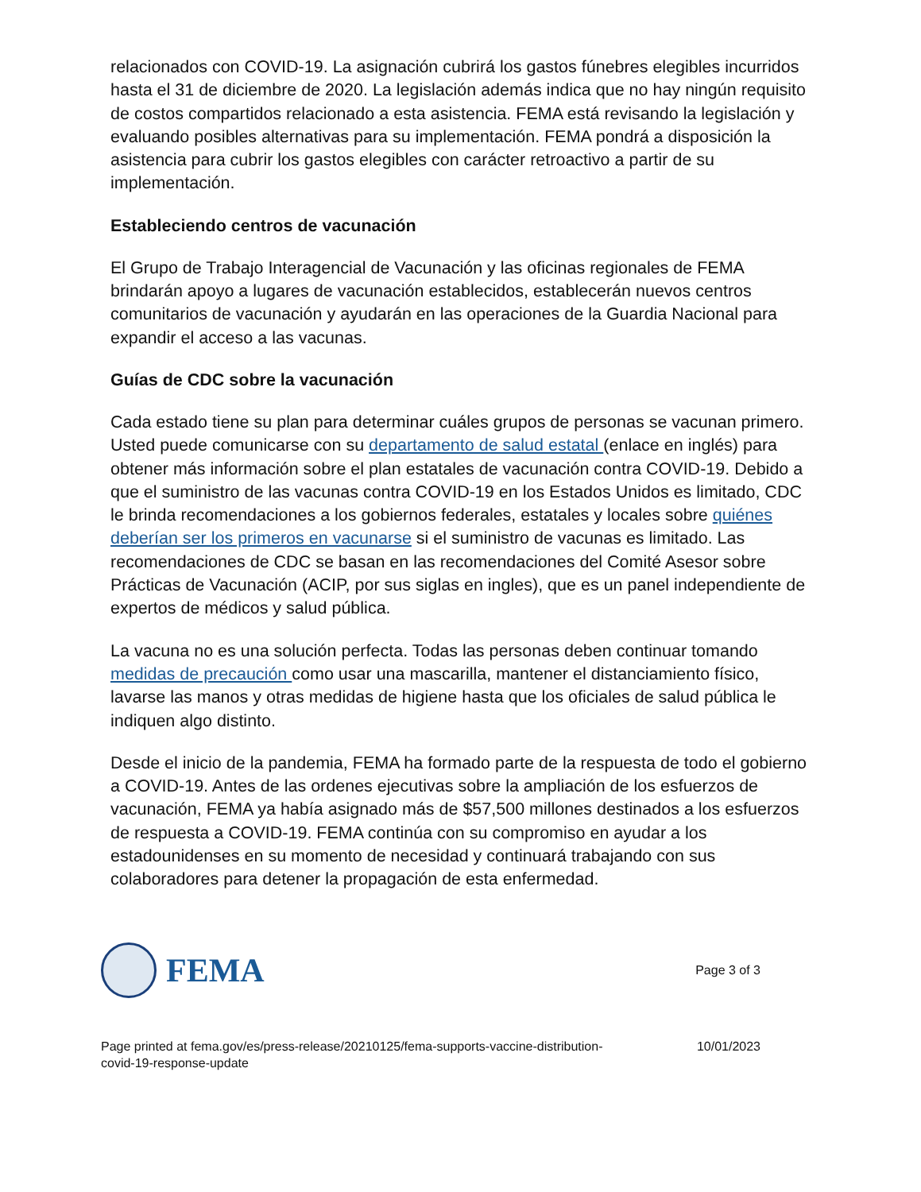relacionados con COVID-19. La asignación cubrirá los gastos fúnebres elegibles incurridos hasta el 31 de diciembre de 2020. La legislación además indica que no hay ningún requisito de costos compartidos relacionado a esta asistencia. FEMA está revisando la legislación y evaluando posibles alternativas para su implementación. FEMA pondrá a disposición la asistencia para cubrir los gastos elegibles con carácter retroactivo a partir de su implementación.
Estableciendo centros de vacunación
El Grupo de Trabajo Interagencial de Vacunación y las oficinas regionales de FEMA brindarán apoyo a lugares de vacunación establecidos, establecerán nuevos centros comunitarios de vacunación y ayudarán en las operaciones de la Guardia Nacional para expandir el acceso a las vacunas.
Guías de CDC sobre la vacunación
Cada estado tiene su plan para determinar cuáles grupos de personas se vacunan primero. Usted puede comunicarse con su departamento de salud estatal (enlace en inglés) para obtener más información sobre el plan estatales de vacunación contra COVID-19. Debido a que el suministro de las vacunas contra COVID-19 en los Estados Unidos es limitado, CDC le brinda recomendaciones a los gobiernos federales, estatales y locales sobre quiénes deberían ser los primeros en vacunarse si el suministro de vacunas es limitado. Las recomendaciones de CDC se basan en las recomendaciones del Comité Asesor sobre Prácticas de Vacunación (ACIP, por sus siglas en ingles), que es un panel independiente de expertos de médicos y salud pública.
La vacuna no es una solución perfecta. Todas las personas deben continuar tomando medidas de precaución como usar una mascarilla, mantener el distanciamiento físico, lavarse las manos y otras medidas de higiene hasta que los oficiales de salud pública le indiquen algo distinto.
Desde el inicio de la pandemia, FEMA ha formado parte de la respuesta de todo el gobierno a COVID-19. Antes de las ordenes ejecutivas sobre la ampliación de los esfuerzos de vacunación, FEMA ya había asignado más de $57,500 millones destinados a los esfuerzos de respuesta a COVID-19. FEMA continúa con su compromiso en ayudar a los estadounidenses en su momento de necesidad y continuará trabajando con sus colaboradores para detener la propagación de esta enfermedad.
FEMA
Page 3 of 3
Page printed at fema.gov/es/press-release/20210125/fema-supports-vaccine-distribution-
covid-19-response-update 10/01/2023